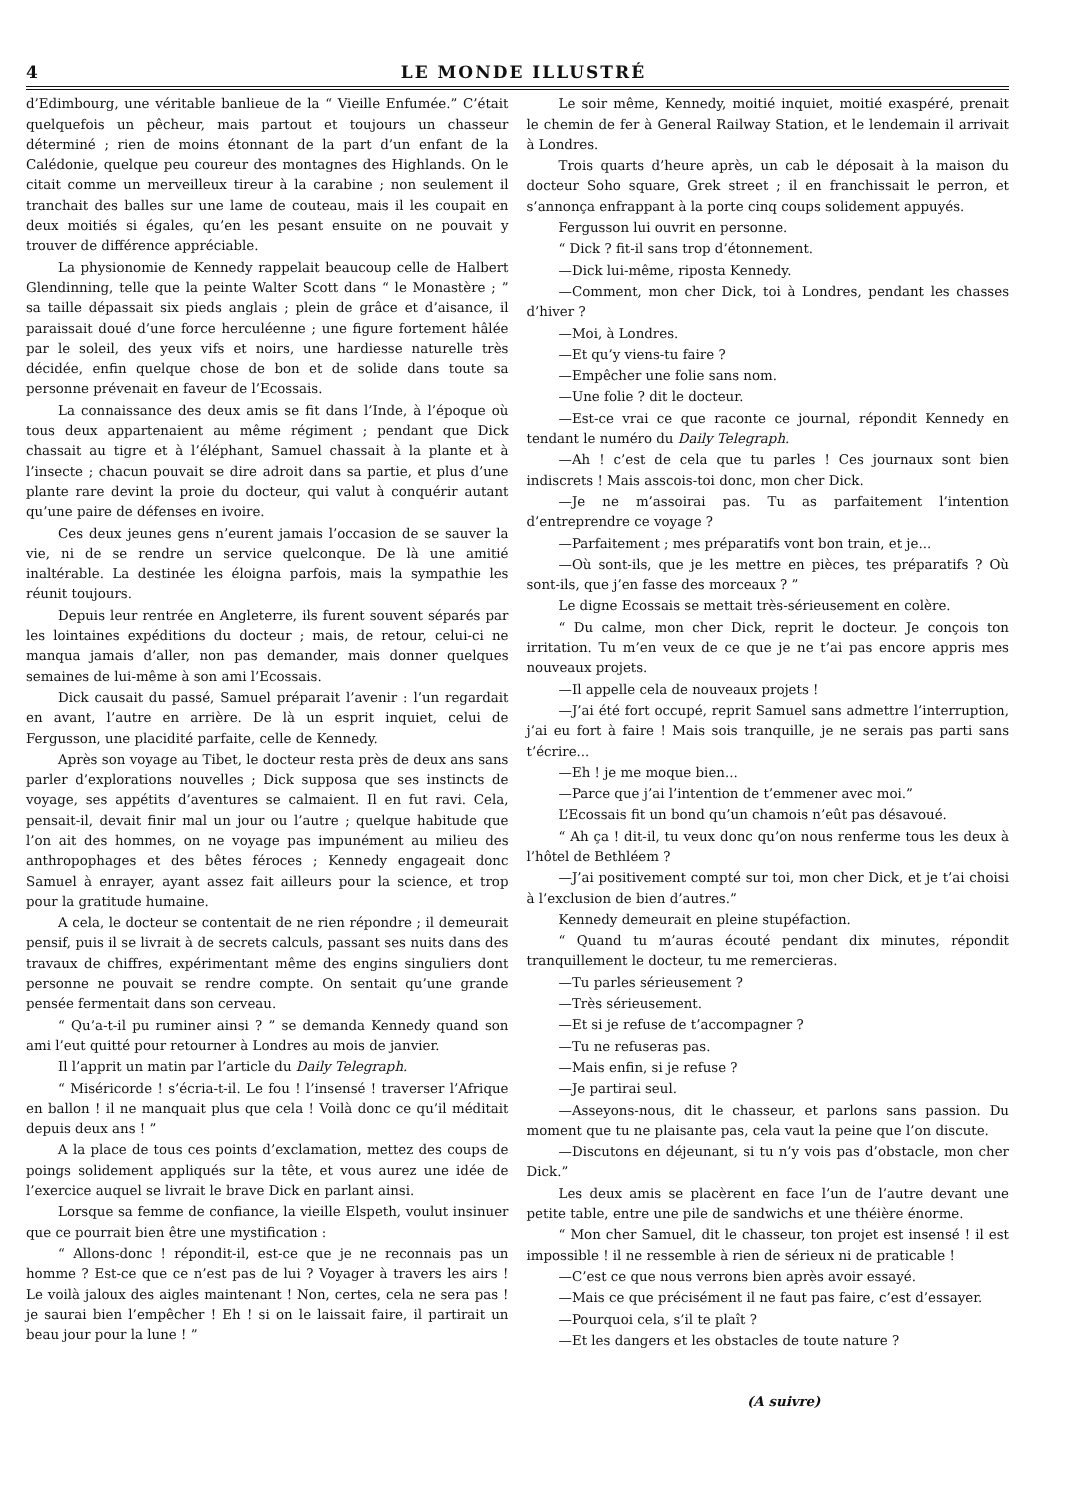4 LE MONDE ILLUSTRÉ
d’Edimbourg, une véritable banlieue de la “ Vieille Enfumée.” C’était quelquefois un pêcheur, mais partout et toujours un chasseur déterminé ; rien de moins étonnant de la part d’un enfant de la Calédonie, quelque peu coureur des montagnes des Highlands. On le citait comme un merveilleux tireur à la carabine ; non seulement il tranchait des balles sur une lame de couteau, mais il les coupait en deux moitiés si égales, qu’en les pesant ensuite on ne pouvait y trouver de différence appréciable.
La physionomie de Kennedy rappelait beaucoup celle de Halbert Glendinning, telle que la peinte Walter Scott dans “ le Monastère ; ” sa taille dépassait six pieds anglais ; plein de grâce et d’aisance, il paraissait doué d’une force herculéenne ; une figure fortement hâlée par le soleil, des yeux vifs et noirs, une hardiesse naturelle très décidée, enfin quelque chose de bon et de solide dans toute sa personne prévenait en faveur de l’Ecossais.
La connaissance des deux amis se fit dans l’Inde, à l’époque où tous deux appartenaient au même régiment ; pendant que Dick chassait au tigre et à l’éléphant, Samuel chassait à la plante et à l’insecte ; chacun pouvait se dire adroit dans sa partie, et plus d’une plante rare devint la proie du docteur, qui valut à conquérir autant qu’une paire de défenses en ivoire.
Ces deux jeunes gens n’eurent jamais l’occasion de se sauver la vie, ni de se rendre un service quelconque. De là une amitié inaltérable. La destinée les éloigna parfois, mais la sympathie les réunit toujours.
Depuis leur rentrée en Angleterre, ils furent souvent séparés par les lointaines expéditions du docteur ; mais, de retour, celui-ci ne manqua jamais d’aller, non pas demander, mais donner quelques semaines de lui-même à son ami l’Ecossais.
Dick causait du passé, Samuel préparait l’avenir : l’un regardait en avant, l’autre en arrière. De là un esprit inquiet, celui de Fergusson, une placidité parfaite, celle de Kennedy.
Après son voyage au Tibet, le docteur resta près de deux ans sans parler d’explorations nouvelles ; Dick supposa que ses instincts de voyage, ses appétits d’aventures se calmaient. Il en fut ravi. Cela, pensait-il, devait finir mal un jour ou l’autre ; quelque habitude que l’on ait des hommes, on ne voyage pas impunément au milieu des anthropophages et des bêtes féroces ; Kennedy engageait donc Samuel à enrayer, ayant assez fait ailleurs pour la science, et trop pour la gratitude humaine.
A cela, le docteur se contentait de ne rien répondre ; il demeurait pensif, puis il se livrait à de secrets calculs, passant ses nuits dans des travaux de chiffres, expérimentant même des engins singuliers dont personne ne pouvait se rendre compte. On sentait qu’une grande pensée fermentait dans son cerveau.
“ Qu’a-t-il pu ruminer ainsi ? ” se demanda Kennedy quand son ami l’eut quitté pour retourner à Londres au mois de janvier.
Il l’apprit un matin par l’article du Daily Telegraph.
“ Miséricorde ! s’écria-t-il. Le fou ! l’insensé ! traverser l’Afrique en ballon ! il ne manquait plus que cela ! Voilà donc ce qu’il méditait depuis deux ans ! ”
A la place de tous ces points d’exclamation, mettez des coups de poings solidement appliqués sur la tête, et vous aurez une idée de l’exercice auquel se livrait le brave Dick en parlant ainsi.
Lorsque sa femme de confiance, la vieille Elspeth, voulut insinuer que ce pourrait bien être une mystification :
“ Allons-donc ! répondit-il, est-ce que je ne reconnais pas un homme ? Est-ce que ce n’est pas de lui ? Voyager à travers les airs ! Le voilà jaloux des aigles maintenant ! Non, certes, cela ne sera pas ! je saurai bien l’empêcher ! Eh ! si on le laissait faire, il partirait un beau jour pour la lune ! ”
Le soir même, Kennedy, moitié inquiet, moitié exaspéré, prenait le chemin de fer à General Railway Station, et le lendemain il arrivait à Londres.
Trois quarts d’heure après, un cab le déposait à la maison du docteur Soho square, Grek street ; il en franchissait le perron, et s’annonça enfrappant à la porte cinq coups solidement appuyés.
Fergusson lui ouvrit en personne.
“ Dick ? fit-il sans trop d’étonnement.
—Dick lui-même, riposta Kennedy.
—Comment, mon cher Dick, toi à Londres, pendant les chasses d’hiver ?
—Moi, à Londres.
—Et qu’y viens-tu faire ?
—Empêcher une folie sans nom.
—Une folie ? dit le docteur.
—Est-ce vrai ce que raconte ce journal, répondit Kennedy en tendant le numéro du Daily Telegraph.
—Ah ! c’est de cela que tu parles ! Ces journaux sont bien indiscrets ! Mais asscois-toi donc, mon cher Dick.
—Je ne m’assoirai pas. Tu as parfaitement l’intention d’entreprendre ce voyage ?
—Parfaitement ; mes préparatifs vont bon train, et je...
—Où sont-ils, que je les mettre en pièces, tes préparatifs ? Où sont-ils, que j’en fasse des morceaux ? ”
Le digne Ecossais se mettait très-sérieusement en colère.
“ Du calme, mon cher Dick, reprit le docteur. Je conçois ton irritation. Tu m’en veux de ce que je ne t’ai pas encore appris mes nouveaux projets.
—Il appelle cela de nouveaux projets !
—J’ai été fort occupé, reprit Samuel sans admettre l’interruption, j’ai eu fort à faire ! Mais sois tranquille, je ne serais pas parti sans t’écrire...
—Eh ! je me moque bien...
—Parce que j’ai l’intention de t’emmener avec moi.”
L’Ecossais fit un bond qu’un chamois n’eût pas désavoué.
“ Ah ça ! dit-il, tu veux donc qu’on nous renferme tous les deux à l’hôtel de Bethléem ?
—J’ai positivement compté sur toi, mon cher Dick, et je t’ai choisi à l’exclusion de bien d’autres.”
Kennedy demeurait en pleine stupéfaction.
“ Quand tu m’auras écouté pendant dix minutes, répondit tranquillement le docteur, tu me remercieras.
—Tu parles sérieusement ?
—Très sérieusement.
—Et si je refuse de t’accompagner ?
—Tu ne refuseras pas.
—Mais enfin, si je refuse ?
—Je partirai seul.
—Asseyons-nous, dit le chasseur, et parlons sans passion. Du moment que tu ne plaisante pas, cela vaut la peine que l’on discute.
—Discutons en déjeunant, si tu n’y vois pas d’obstacle, mon cher Dick.”
Les deux amis se placèrent en face l’un de l’autre devant une petite table, entre une pile de sandwichs et une théière énorme.
“ Mon cher Samuel, dit le chasseur, ton projet est insensé ! il est impossible ! il ne ressemble à rien de sérieux ni de praticable !
—C’est ce que nous verrons bien après avoir essayé.
—Mais ce que précisément il ne faut pas faire, c’est d’essayer.
—Pourquoi cela, s’il te plaît ?
—Et les dangers et les obstacles de toute nature ?
(A suivre)